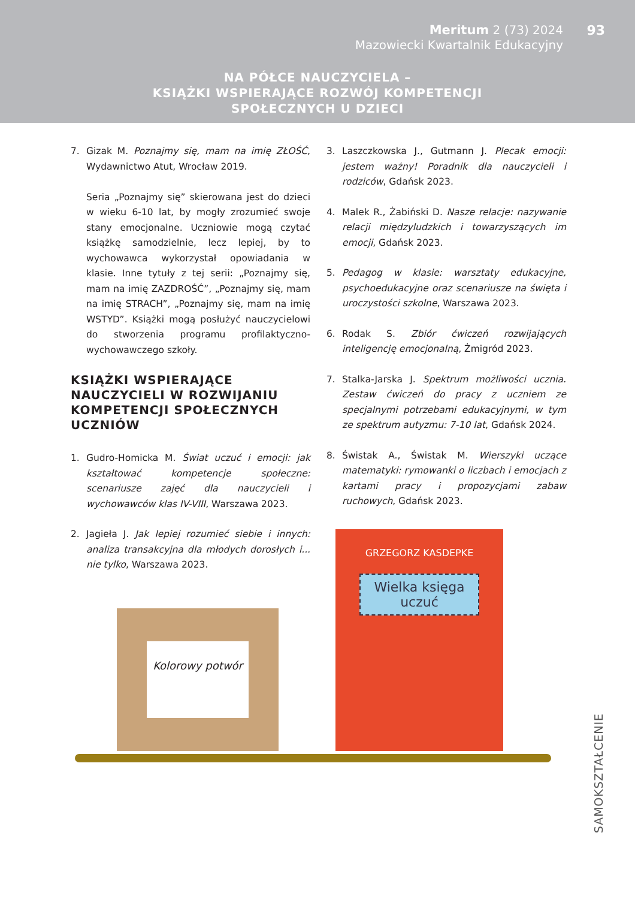Meritum 2 (73) 2024
Mazowiecki Kwartalnik Edukacyjny
93
NA PÓŁCE NAUCZYCIELA –
KSIĄŻKI WSPIERAJĄCE ROZWÓJ KOMPETENCJI
SPOŁECZNYCH U DZIECI
7. Gizak M. Poznajmy się, mam na imię ZŁOŚĆ, Wydawnictwo Atut, Wrocław 2019.
Seria „Poznajmy się” skierowana jest do dzieci w wieku 6-10 lat, by mogły zrozumieć swoje stany emocjonalne. Uczniowie mogą czytać książkę samodzielnie, lecz lepiej, by to wychowawca wykorzystał opowiadania w klasie. Inne tytuły z tej serii: „Poznajmy się, mam na imię ZAZDROŚĆ”, „Poznajmy się, mam na imię STRACH”, „Poznajmy się, mam na imię WSTYD”. Książki mogą posłużyć nauczycielowi do stworzenia programu profilaktyczno-wychowawczego szkoły.
KSIĄŻKI WSPIERAJĄCE NAUCZYCIELI W ROZWIJANIU KOMPETENCJI SPOŁECZNYCH UCZNIÓW
1. Gudro-Homicka M. Świat uczuć i emocji: jak kształtować kompetencje społeczne: scenariusze zajęć dla nauczycieli i wychowawców klas IV-VIII, Warszawa 2023.
2. Jagieła J. Jak lepiej rozumieć siebie i innych: analiza transakcyjna dla młodych dorosłych i... nie tylko, Warszawa 2023.
3. Laszczkowska J., Gutmann J. Plecak emocji: jestem ważny! Poradnik dla nauczycieli i rodziców, Gdańsk 2023.
4. Malek R., Żabiński D. Nasze relacje: nazywanie relacji międzyludzkich i towarzyszących im emocji, Gdańsk 2023.
5. Pedagog w klasie: warsztaty edukacyjne, psychoedukacyjne oraz scenariusze na święta i uroczystości szkolne, Warszawa 2023.
6. Rodak S. Zbiór ćwiczeń rozwijających inteligencję emocjonalną, Żmigród 2023.
7. Stalka-Jarska J. Spektrum możliwości ucznia. Zestaw ćwiczeń do pracy z uczniem ze specjalnymi potrzebami edukacyjnymi, w tym ze spektrum autyzmu: 7-10 lat, Gdańsk 2024.
8. Świstak A., Świstak M. Wierszyki uczące matematyki: rymowanki o liczbach i emocjach z kartami pracy i propozycjami zabaw ruchowych, Gdańsk 2023.
Kolorowy potwór
GRZEGORZ KASDEPKE
Wielka księga uczuć
SAMOKSZTAŁCENIE